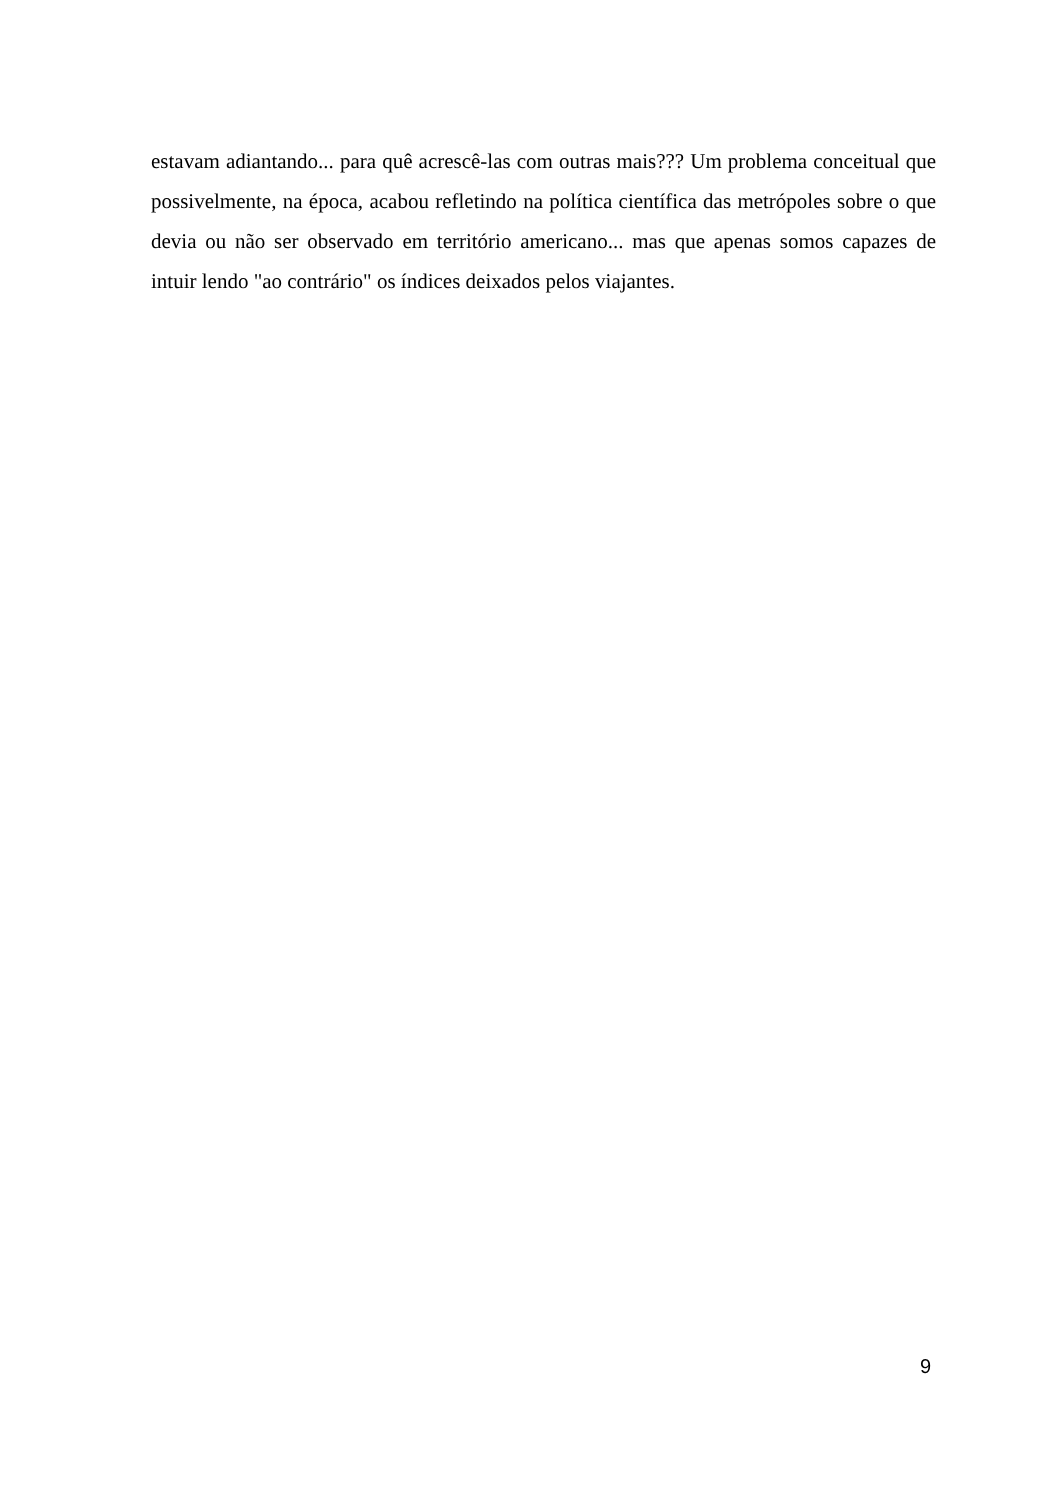estavam adiantando... para quê acrescê-las com outras mais??? Um problema conceitual que possivelmente, na época, acabou refletindo na política científica das metrópoles sobre o que devia ou não ser observado em território americano... mas que apenas somos capazes de intuir lendo "ao contrário" os índices deixados pelos viajantes.
9